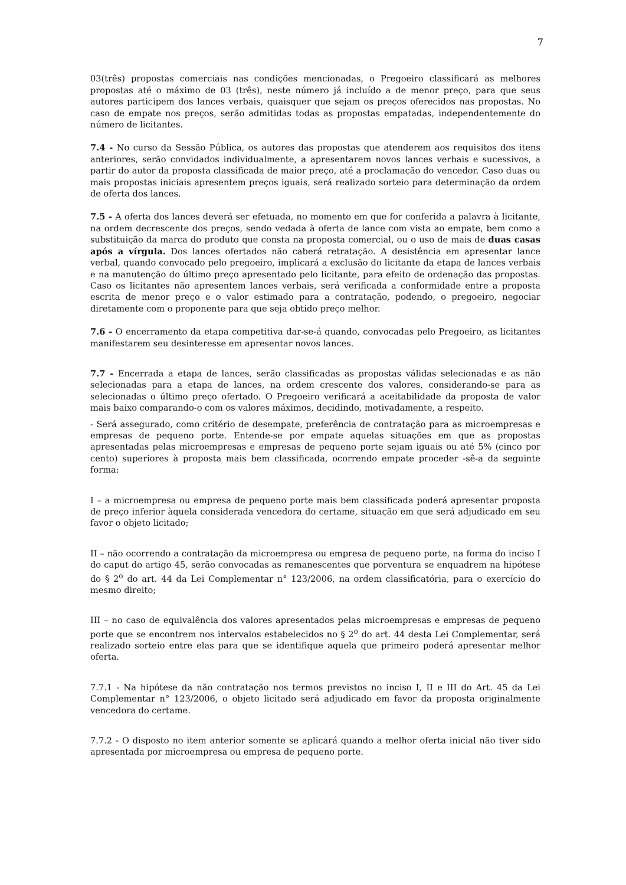7
03(três) propostas comerciais nas condições mencionadas, o Pregoeiro classificará as melhores propostas até o máximo de 03 (três), neste número já incluído a de menor preço, para que seus autores participem dos lances verbais, quaisquer que sejam os preços oferecidos nas propostas. No caso de empate nos preços, serão admitidas todas as propostas empatadas, independentemente do número de licitantes.
7.4 - No curso da Sessão Pública, os autores das propostas que atenderem aos requisitos dos itens anteriores, serão convidados individualmente, a apresentarem novos lances verbais e sucessivos, a partir do autor da proposta classificada de maior preço, até a proclamação do vencedor. Caso duas ou mais propostas iniciais apresentem preços iguais, será realizado sorteio para determinação da ordem de oferta dos lances.
7.5 - A oferta dos lances deverá ser efetuada, no momento em que for conferida a palavra à licitante, na ordem decrescente dos preços, sendo vedada à oferta de lance com vista ao empate, bem como a substituição da marca do produto que consta na proposta comercial, ou o uso de mais de duas casas após a vírgula. Dos lances ofertados não caberá retratação. A desistência em apresentar lance verbal, quando convocado pelo pregoeiro, implicará a exclusão do licitante da etapa de lances verbais e na manutenção do último preço apresentado pelo licitante, para efeito de ordenação das propostas. Caso os licitantes não apresentem lances verbais, será verificada a conformidade entre a proposta escrita de menor preço e o valor estimado para a contratação, podendo, o pregoeiro, negociar diretamente com o proponente para que seja obtido preço melhor.
7.6 - O encerramento da etapa competitiva dar-se-á quando, convocadas pelo Pregoeiro, as licitantes manifestarem seu desinteresse em apresentar novos lances.
7.7 - Encerrada a etapa de lances, serão classificadas as propostas válidas selecionadas e as não selecionadas para a etapa de lances, na ordem crescente dos valores, considerando-se para as selecionadas o último preço ofertado. O Pregoeiro verificará a aceitabilidade da proposta de valor mais baixo comparando-o com os valores máximos, decidindo, motivadamente, a respeito.
- Será assegurado, como critério de desempate, preferência de contratação para as microempresas e empresas de pequeno porte. Entende-se por empate aquelas situações em que as propostas apresentadas pelas microempresas e empresas de pequeno porte sejam iguais ou até 5% (cinco por cento) superiores à proposta mais bem classificada, ocorrendo empate proceder -sê-a da seguinte forma:
I – a microempresa ou empresa de pequeno porte mais bem classificada poderá apresentar proposta de preço inferior àquela considerada vencedora do certame, situação em que será adjudicado em seu favor o objeto licitado;
II – não ocorrendo a contratação da microempresa ou empresa de pequeno porte, na forma do inciso I do caput do artigo 45, serão convocadas as remanescentes que porventura se enquadrem na hipótese do § 2<sup>o</sup> do art. 44 da Lei Complementar n° 123/2006, na ordem classificatória, para o exercício do mesmo direito;
III – no caso de equivalência dos valores apresentados pelas microempresas e empresas de pequeno porte que se encontrem nos intervalos estabelecidos no § 2<sup>o</sup> do art. 44 desta Lei Complementar, será realizado sorteio entre elas para que se identifique aquela que primeiro poderá apresentar melhor oferta.
7.7.1 - Na hipótese da não contratação nos termos previstos no inciso I, II e III do Art. 45 da Lei Complementar n° 123/2006, o objeto licitado será adjudicado em favor da proposta originalmente vencedora do certame.
7.7.2 - O disposto no item anterior somente se aplicará quando a melhor oferta inicial não tiver sido apresentada por microempresa ou empresa de pequeno porte.